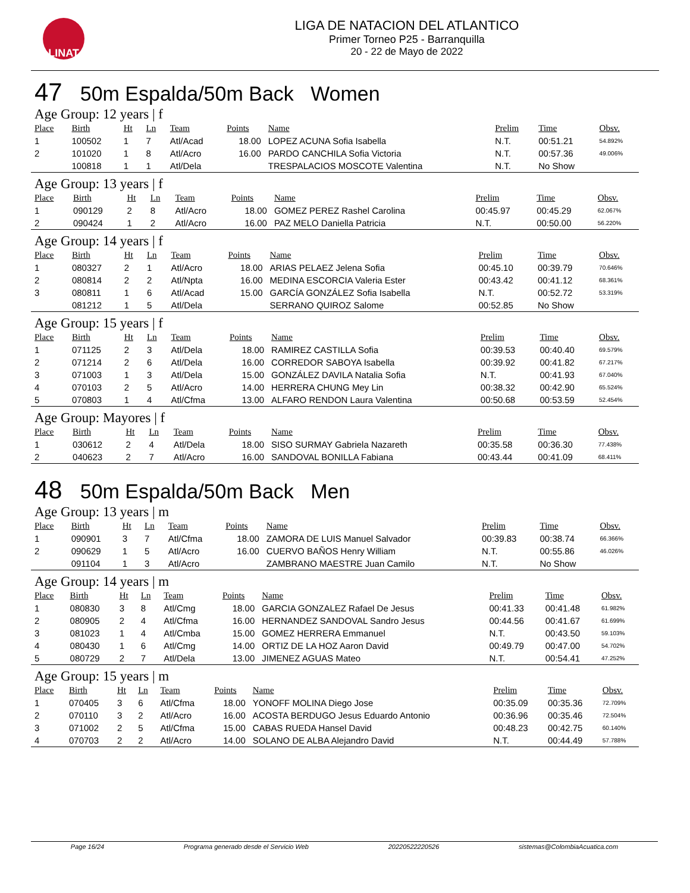LINAT
LIGA DE NATACION DEL ATLANTICO
Primer Torneo P25 - Barranquilla
20 - 22 de Mayo de 2022
47 50m Espalda/50m Back Women
Age Group: 12 years | f
| Place | Birth | Ht | Ln | Team | Points | Name | Prelim | Time | Obsv. |
| --- | --- | --- | --- | --- | --- | --- | --- | --- | --- |
| 1 | 100502 | 1 | 7 | Atl/Acad | 18.00 | LOPEZ ACUNA Sofia Isabella | N.T. | 00:51.21 | 54.892% |
| 2 | 101020 | 1 | 8 | Atl/Acro | 16.00 | PARDO CANCHILA Sofia Victoria | N.T. | 00:57.36 | 49.006% |
| | 100818 | 1 | 1 | Atl/Dela | | TRESPALACIOS MOSCOTE Valentina | N.T. | No Show | |
Age Group: 13 years | f
| Place | Birth | Ht | Ln | Team | Points | Name | Prelim | Time | Obsv. |
| --- | --- | --- | --- | --- | --- | --- | --- | --- | --- |
| 1 | 090129 | 2 | 8 | Atl/Acro | 18.00 | GOMEZ PEREZ Rashel Carolina | 00:45.97 | 00:45.29 | 62.067% |
| 2 | 090424 | 1 | 2 | Atl/Acro | 16.00 | PAZ MELO Daniella Patricia | N.T. | 00:50.00 | 56.220% |
Age Group: 14 years | f
| Place | Birth | Ht | Ln | Team | Points | Name | Prelim | Time | Obsv. |
| --- | --- | --- | --- | --- | --- | --- | --- | --- | --- |
| 1 | 080327 | 2 | 1 | Atl/Acro | 18.00 | ARIAS PELAEZ Jelena Sofia | 00:45.10 | 00:39.79 | 70.646% |
| 2 | 080814 | 2 | 2 | Atl/Npta | 16.00 | MEDINA ESCORCIA Valeria Ester | 00:43.42 | 00:41.12 | 68.361% |
| 3 | 080811 | 1 | 6 | Atl/Acad | 15.00 | GARCÍA GONZÁLEZ Sofia Isabella | N.T. | 00:52.72 | 53.319% |
| | 081212 | 1 | 5 | Atl/Dela | | SERRANO QUIROZ Salome | 00:52.85 | No Show | |
Age Group: 15 years | f
| Place | Birth | Ht | Ln | Team | Points | Name | Prelim | Time | Obsv. |
| --- | --- | --- | --- | --- | --- | --- | --- | --- | --- |
| 1 | 071125 | 2 | 3 | Atl/Dela | 18.00 | RAMIREZ CASTILLA Sofia | 00:39.53 | 00:40.40 | 69.579% |
| 2 | 071214 | 2 | 6 | Atl/Dela | 16.00 | CORREDOR SABOYA Isabella | 00:39.92 | 00:41.82 | 67.217% |
| 3 | 071003 | 1 | 3 | Atl/Dela | 15.00 | GONZÁLEZ DAVILA Natalia Sofia | N.T. | 00:41.93 | 67.040% |
| 4 | 070103 | 2 | 5 | Atl/Acro | 14.00 | HERRERA CHUNG Mey Lin | 00:38.32 | 00:42.90 | 65.524% |
| 5 | 070803 | 1 | 4 | Atl/Cfma | 13.00 | ALFARO RENDON Laura Valentina | 00:50.68 | 00:53.59 | 52.454% |
Age Group: Mayores | f
| Place | Birth | Ht | Ln | Team | Points | Name | Prelim | Time | Obsv. |
| --- | --- | --- | --- | --- | --- | --- | --- | --- | --- |
| 1 | 030612 | 2 | 4 | Atl/Dela | 18.00 | SISO SURMAY Gabriela Nazareth | 00:35.58 | 00:36.30 | 77.438% |
| 2 | 040623 | 2 | 7 | Atl/Acro | 16.00 | SANDOVAL BONILLA Fabiana | 00:43.44 | 00:41.09 | 68.411% |
48 50m Espalda/50m Back Men
Age Group: 13 years | m
| Place | Birth | Ht | Ln | Team | Points | Name | Prelim | Time | Obsv. |
| --- | --- | --- | --- | --- | --- | --- | --- | --- | --- |
| 1 | 090901 | 3 | 7 | Atl/Cfma | 18.00 | ZAMORA DE LUIS Manuel Salvador | 00:39.83 | 00:38.74 | 66.366% |
| 2 | 090629 | 1 | 5 | Atl/Acro | 16.00 | CUERVO BAÑOS Henry William | N.T. | 00:55.86 | 46.026% |
| | 091104 | 1 | 3 | Atl/Acro | | ZAMBRANO MAESTRE Juan Camilo | N.T. | No Show | |
Age Group: 14 years | m
| Place | Birth | Ht | Ln | Team | Points | Name | Prelim | Time | Obsv. |
| --- | --- | --- | --- | --- | --- | --- | --- | --- | --- |
| 1 | 080830 | 3 | 8 | Atl/Cmg | 18.00 | GARCIA GONZALEZ Rafael De Jesus | 00:41.33 | 00:41.48 | 61.982% |
| 2 | 080905 | 2 | 4 | Atl/Cfma | 16.00 | HERNANDEZ SANDOVAL Sandro Jesus | 00:44.56 | 00:41.67 | 61.699% |
| 3 | 081023 | 1 | 4 | Atl/Cmba | 15.00 | GOMEZ HERRERA Emmanuel | N.T. | 00:43.50 | 59.103% |
| 4 | 080430 | 1 | 6 | Atl/Cmg | 14.00 | ORTIZ DE LA HOZ Aaron David | 00:49.79 | 00:47.00 | 54.702% |
| 5 | 080729 | 2 | 7 | Atl/Dela | 13.00 | JIMENEZ AGUAS Mateo | N.T. | 00:54.41 | 47.252% |
Age Group: 15 years | m
| Place | Birth | Ht | Ln | Team | Points | Name | Prelim | Time | Obsv. |
| --- | --- | --- | --- | --- | --- | --- | --- | --- | --- |
| 1 | 070405 | 3 | 6 | Atl/Cfma | 18.00 | YONOFF MOLINA Diego Jose | 00:35.09 | 00:35.36 | 72.709% |
| 2 | 070110 | 3 | 2 | Atl/Acro | 16.00 | ACOSTA BERDUGO Jesus Eduardo Antonio | 00:36.96 | 00:35.46 | 72.504% |
| 3 | 071002 | 2 | 5 | Atl/Cfma | 15.00 | CABAS RUEDA Hansel David | 00:48.23 | 00:42.75 | 60.140% |
| 4 | 070703 | 2 | 2 | Atl/Acro | 14.00 | SOLANO DE ALBA Alejandro David | N.T. | 00:44.49 | 57.788% |
Page 16/24 Programa generado desde el Servicio Web 20220522220526 sistemas@ColombiaAcuatica.com